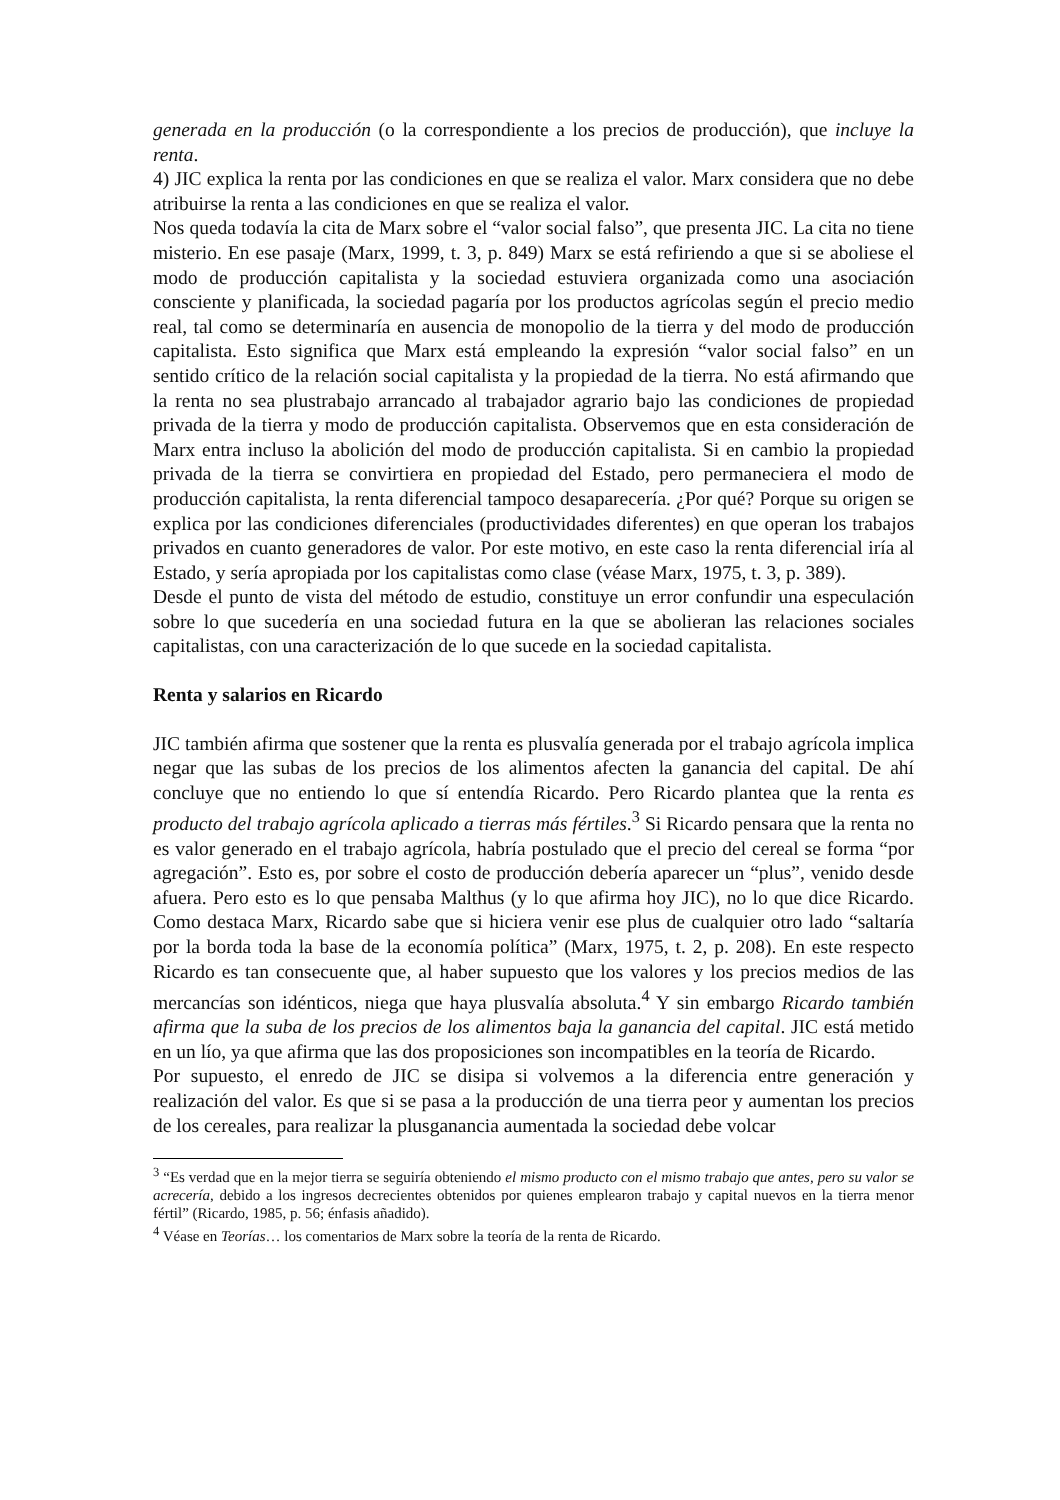generada en la producción (o la correspondiente a los precios de producción), que incluye la renta.
4) JIC explica la renta por las condiciones en que se realiza el valor. Marx considera que no debe atribuirse la renta a las condiciones en que se realiza el valor.
Nos queda todavía la cita de Marx sobre el “valor social falso”, que presenta JIC. La cita no tiene misterio. En ese pasaje (Marx, 1999, t. 3, p. 849) Marx se está refiriendo a que si se aboliese el modo de producción capitalista y la sociedad estuviera organizada como una asociación consciente y planificada, la sociedad pagaría por los productos agrícolas según el precio medio real, tal como se determinaría en ausencia de monopolio de la tierra y del modo de producción capitalista. Esto significa que Marx está empleando la expresión “valor social falso” en un sentido crítico de la relación social capitalista y la propiedad de la tierra. No está afirmando que la renta no sea plustrabajo arrancado al trabajador agrario bajo las condiciones de propiedad privada de la tierra y modo de producción capitalista. Observemos que en esta consideración de Marx entra incluso la abolición del modo de producción capitalista. Si en cambio la propiedad privada de la tierra se convirtiera en propiedad del Estado, pero permaneciera el modo de producción capitalista, la renta diferencial tampoco desaparecería. ¿Por qué? Porque su origen se explica por las condiciones diferenciales (productividades diferentes) en que operan los trabajos privados en cuanto generadores de valor. Por este motivo, en este caso la renta diferencial iría al Estado, y sería apropiada por los capitalistas como clase (véase Marx, 1975, t. 3, p. 389).
Desde el punto de vista del método de estudio, constituye un error confundir una especulación sobre lo que sucedería en una sociedad futura en la que se abolieran las relaciones sociales capitalistas, con una caracterización de lo que sucede en la sociedad capitalista.
Renta y salarios en Ricardo
JIC también afirma que sostener que la renta es plusvalía generada por el trabajo agrícola implica negar que las subas de los precios de los alimentos afecten la ganancia del capital. De ahí concluye que no entiendo lo que sí entendía Ricardo. Pero Ricardo plantea que la renta es producto del trabajo agrícola aplicado a tierras más fértiles.<sup>3</sup> Si Ricardo pensara que la renta no es valor generado en el trabajo agrícola, habría postulado que el precio del cereal se forma “por agregación”. Esto es, por sobre el costo de producción debería aparecer un “plus”, venido desde afuera. Pero esto es lo que pensaba Malthus (y lo que afirma hoy JIC), no lo que dice Ricardo. Como destaca Marx, Ricardo sabe que si hiciera venir ese plus de cualquier otro lado “saltaría por la borda toda la base de la economía política” (Marx, 1975, t. 2, p. 208). En este respecto Ricardo es tan consecuente que, al haber supuesto que los valores y los precios medios de las mercancías son idénticos, niega que haya plusvalía absoluta.<sup>4</sup> Y sin embargo Ricardo también afirma que la suba de los precios de los alimentos baja la ganancia del capital. JIC está metido en un lío, ya que afirma que las dos proposiciones son incompatibles en la teoría de Ricardo.
Por supuesto, el enredo de JIC se disipa si volvemos a la diferencia entre generación y realización del valor. Es que si se pasa a la producción de una tierra peor y aumentan los precios de los cereales, para realizar la plusganancia aumentada la sociedad debe volcar
<sup>3</sup> “Es verdad que en la mejor tierra se seguiría obteniendo el mismo producto con el mismo trabajo que antes, pero su valor se acrecería, debido a los ingresos decrecientes obtenidos por quienes emplearon trabajo y capital nuevos en la tierra menor fértil” (Ricardo, 1985, p. 56; énfasis añadido).
<sup>4</sup> Véase en Teorías… los comentarios de Marx sobre la teoría de la renta de Ricardo.